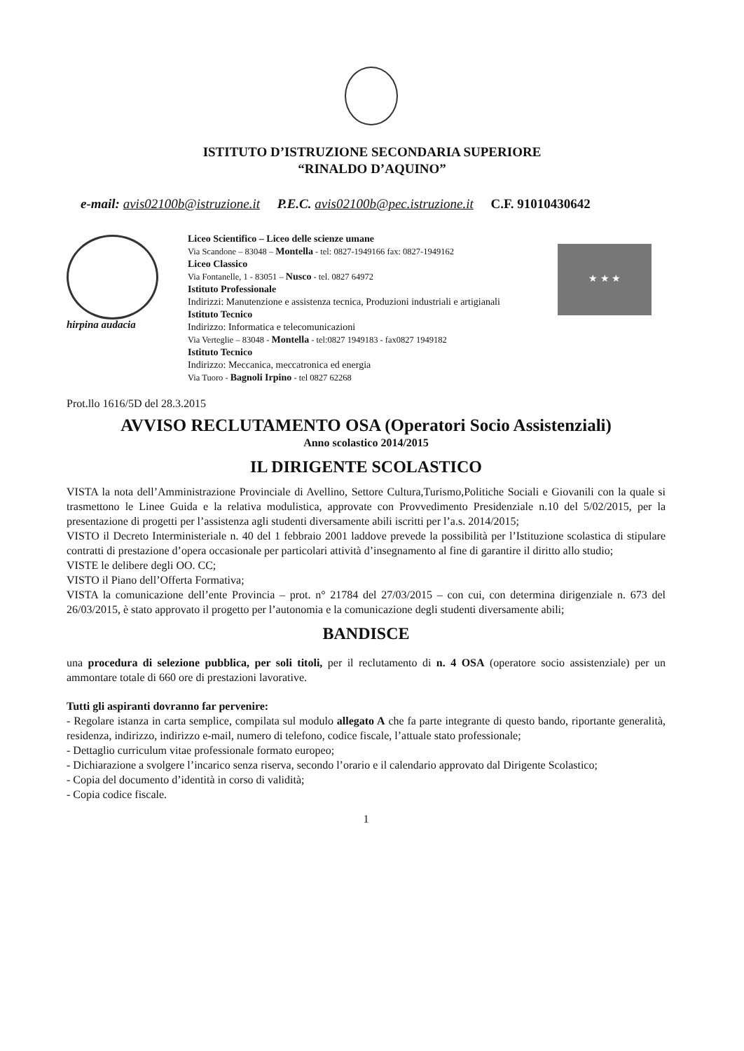ISTITUTO D’ISTRUZIONE SECONDARIA SUPERIORE
“RINALDO D’AQUINO”
e-mail: avis02100b@istruzione.it P.E.C. avis02100b@pec.istruzione.it C.F. 91010430642
hirpina audacia
Liceo Scientifico – Liceo delle scienze umane
Via Scandone – 83048 – Montella - tel: 0827-1949166 fax: 0827-1949162
Liceo Classico
Via Fontanelle, 1 - 83051 – Nusco - tel. 0827 64972
Istituto Professionale
Indirizzi: Manutenzione e assistenza tecnica, Produzioni industriali e artigianali
Istituto Tecnico
Indirizzo: Informatica e telecomunicazioni
Via Verteglie – 83048 - Montella - tel:0827 1949183 - fax0827 1949182
Istituto Tecnico
Indirizzo: Meccanica, meccatronica ed energia
Via Tuoro - Bagnoli Irpino - tel 0827 62268
★ ★ ★
Prot.llo 1616/5D del 28.3.2015
AVVISO RECLUTAMENTO OSA (Operatori Socio Assistenziali)
Anno scolastico 2014/2015
IL DIRIGENTE SCOLASTICO
VISTA la nota dell’Amministrazione Provinciale di Avellino, Settore Cultura,Turismo,Politiche Sociali e Giovanili con la quale si trasmettono le Linee Guida e la relativa modulistica, approvate con Provvedimento Presidenziale n.10 del 5/02/2015, per la presentazione di progetti per l’assistenza agli studenti diversamente abili iscritti per l’a.s. 2014/2015;
VISTO il Decreto Interministeriale n. 40 del 1 febbraio 2001 laddove prevede la possibilità per l’Istituzione scolastica di stipulare contratti di prestazione d’opera occasionale per particolari attività d’insegnamento al fine di garantire il diritto allo studio;
VISTE le delibere degli OO. CC;
VISTO il Piano dell’Offerta Formativa;
VISTA la comunicazione dell’ente Provincia – prot. n° 21784 del 27/03/2015 – con cui, con determina dirigenziale n. 673 del 26/03/2015, è stato approvato il progetto per l’autonomia e la comunicazione degli studenti diversamente abili;
BANDISCE
una procedura di selezione pubblica, per soli titoli, per il reclutamento di n. 4 OSA (operatore socio assistenziale) per un ammontare totale di 660 ore di prestazioni lavorative.
Tutti gli aspiranti dovranno far pervenire:
- Regolare istanza in carta semplice, compilata sul modulo allegato A che fa parte integrante di questo bando, riportante generalità, residenza, indirizzo, indirizzo e-mail, numero di telefono, codice fiscale, l’attuale stato professionale;
- Dettaglio curriculum vitae professionale formato europeo;
- Dichiarazione a svolgere l’incarico senza riserva, secondo l’orario e il calendario approvato dal Dirigente Scolastico;
- Copia del documento d’identità in corso di validità;
- Copia codice fiscale.
1